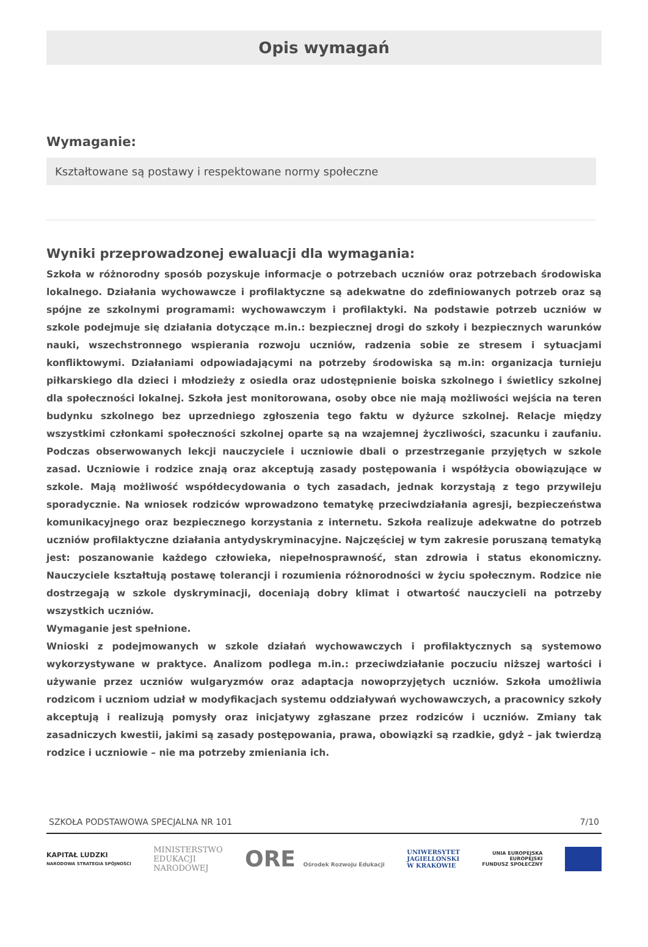Opis wymagań
Wymaganie:
Kształtowane są postawy i respektowane normy społeczne
Wyniki przeprowadzonej ewaluacji dla wymagania:
Szkoła w różnorodny sposób pozyskuje informacje o potrzebach uczniów oraz potrzebach środowiska lokalnego. Działania wychowawcze i profilaktyczne są adekwatne do zdefiniowanych potrzeb oraz są spójne ze szkolnymi programami: wychowawczym i profilaktyki. Na podstawie potrzeb uczniów w szkole podejmuje się działania dotyczące m.in.: bezpiecznej drogi do szkoły i bezpiecznych warunków nauki, wszechstronnego wspierania rozwoju uczniów, radzenia sobie ze stresem i sytuacjami konfliktowymi. Działaniami odpowiadającymi na potrzeby środowiska są m.in: organizacja turnieju piłkarskiego dla dzieci i młodzieży z osiedla oraz udostępnienie boiska szkolnego i świetlicy szkolnej dla społeczności lokalnej. Szkoła jest monitorowana, osoby obce nie mają możliwości wejścia na teren budynku szkolnego bez uprzedniego zgłoszenia tego faktu w dyżurce szkolnej. Relacje między wszystkimi członkami społeczności szkolnej oparte są na wzajemnej życzliwości, szacunku i zaufaniu. Podczas obserwowanych lekcji nauczyciele i uczniowie dbali o przestrzeganie przyjętych w szkole zasad. Uczniowie i rodzice znają oraz akceptują zasady postępowania i współżycia obowiązujące w szkole. Mają możliwość współdecydowania o tych zasadach, jednak korzystają z tego przywileju sporadycznie. Na wniosek rodziców wprowadzono tematykę przeciwdziałania agresji, bezpieczeństwa komunikacyjnego oraz bezpiecznego korzystania z internetu. Szkoła realizuje adekwatne do potrzeb uczniów profilaktyczne działania antydyskryminacyjne. Najczęściej w tym zakresie poruszaną tematyką jest: poszanowanie każdego człowieka, niepełnosprawność, stan zdrowia i status ekonomiczny. Nauczyciele kształtują postawę tolerancji i rozumienia różnorodności w życiu społecznym. Rodzice nie dostrzegają w szkole dyskryminacji, doceniają dobry klimat i otwartość nauczycieli na potrzeby wszystkich uczniów.
Wymaganie jest spełnione.
Wnioski z podejmowanych w szkole działań wychowawczych i profilaktycznych są systemowo wykorzystywane w praktyce. Analizom podlega m.in.: przeciwdziałanie poczuciu niższej wartości i używanie przez uczniów wulgaryzmów oraz adaptacja nowoprzyjętych uczniów. Szkoła umożliwia rodzicom i uczniom udział w modyfikacjach systemu oddziaływań wychowawczych, a pracownicy szkoły akceptują i realizują pomysły oraz inicjatywy zgłaszane przez rodziców i uczniów. Zmiany tak zasadniczych kwestii, jakimi są zasady postępowania, prawa, obowiązki są rzadkie, gdyż – jak twierdzą rodzice i uczniowie – nie ma potrzeby zmieniania ich.
SZKOŁA PODSTAWOWA SPECJALNA NR 101 7/10
KAPITAŁ LUDZKI
NARODOWA STRATEGIA SPÓJNOŚCI
MINISTERSTWO
EDUKACJI
NARODOWEJ
ORE Ośrodek Rozwoju Edukacji
UNIWERSYTET
JAGIELLOŃSKI
W KRAKOWIE
UNIA EUROPEJSKA
EUROPEJSKI
FUNDUSZ SPOŁECZNY